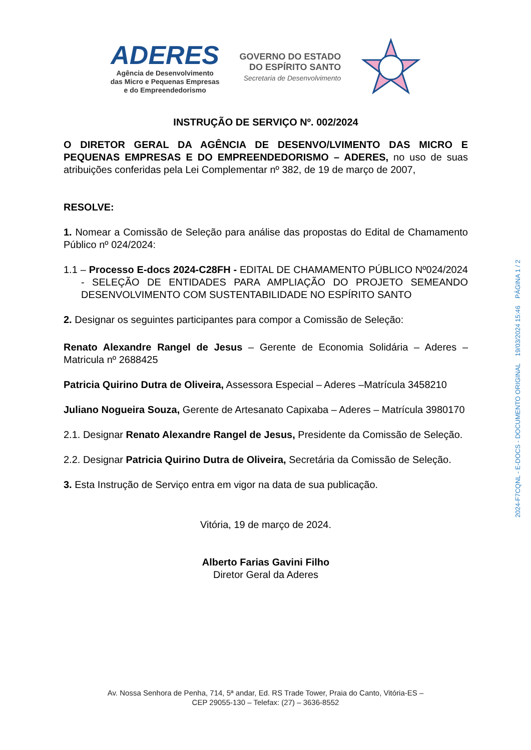ADERES
Agência de Desenvolvimento
das Micro e Pequenas Empresas
e do Empreendedorismo
GOVERNO DO ESTADO
DO ESPÍRITO SANTO
Secretaria de Desenvolvimento
INSTRUÇÃO DE SERVIÇO Nº. 002/2024
O DIRETOR GERAL DA AGÊNCIA DE DESENVO/LVIMENTO DAS MICRO E PEQUENAS EMPRESAS E DO EMPREENDEDORISMO – ADERES, no uso de suas atribuições conferidas pela Lei Complementar nº 382, de 19 de março de 2007,
RESOLVE:
1. Nomear a Comissão de Seleção para análise das propostas do Edital de Chamamento Público nº 024/2024:
1.1 – Processo E-docs 2024-C28FH - EDITAL DE CHAMAMENTO PÚBLICO Nº024/2024 - SELEÇÃO DE ENTIDADES PARA AMPLIAÇÃO DO PROJETO SEMEANDO DESENVOLVIMENTO COM SUSTENTABILIDADE NO ESPÍRITO SANTO
2. Designar os seguintes participantes para compor a Comissão de Seleção:
Renato Alexandre Rangel de Jesus – Gerente de Economia Solidária – Aderes – Matricula nº 2688425
Patricia Quirino Dutra de Oliveira, Assessora Especial – Aderes –Matrícula 3458210
Juliano Nogueira Souza, Gerente de Artesanato Capixaba – Aderes – Matrícula 3980170
2.1. Designar Renato Alexandre Rangel de Jesus, Presidente da Comissão de Seleção.
2.2. Designar Patricia Quirino Dutra de Oliveira, Secretária da Comissão de Seleção.
3. Esta Instrução de Serviço entra em vigor na data de sua publicação.
Vitória, 19 de março de 2024.
Alberto Farias Gavini Filho
Diretor Geral da Aderes
Av. Nossa Senhora de Penha, 714, 5ª andar, Ed. RS Trade Tower, Praia do Canto, Vitória-ES –
CEP 29055-130 – Telefax: (27) – 3636-8552
2024-F7CQNL - E-DOCS - DOCUMENTO ORIGINAL 19/03/2024 15:46 PÁGINA 1 / 2